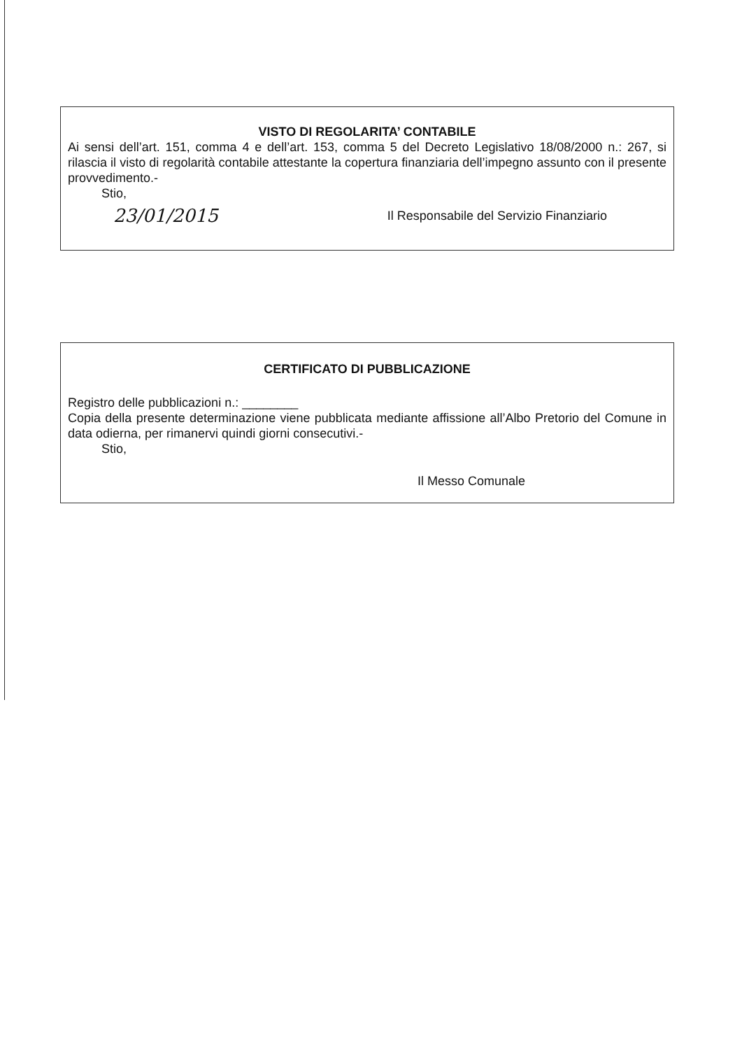VISTO DI REGOLARITA’ CONTABILE
Ai sensi dell’art. 151, comma 4 e dell’art. 153, comma 5 del Decreto Legislativo 18/08/2000 n.: 267, si rilascia il visto di regolarità contabile attestante la copertura finanziaria dell’impegno assunto con il presente provvedimento.-
Stio,
23/01/2015
Il Responsabile del Servizio Finanziario
CERTIFICATO DI PUBBLICAZIONE
Registro delle pubblicazioni n.: ________
Copia della presente determinazione viene pubblicata mediante affissione all’Albo Pretorio del Comune in data odierna, per rimanervi quindi giorni consecutivi.-
Stio,
Il Messo Comunale